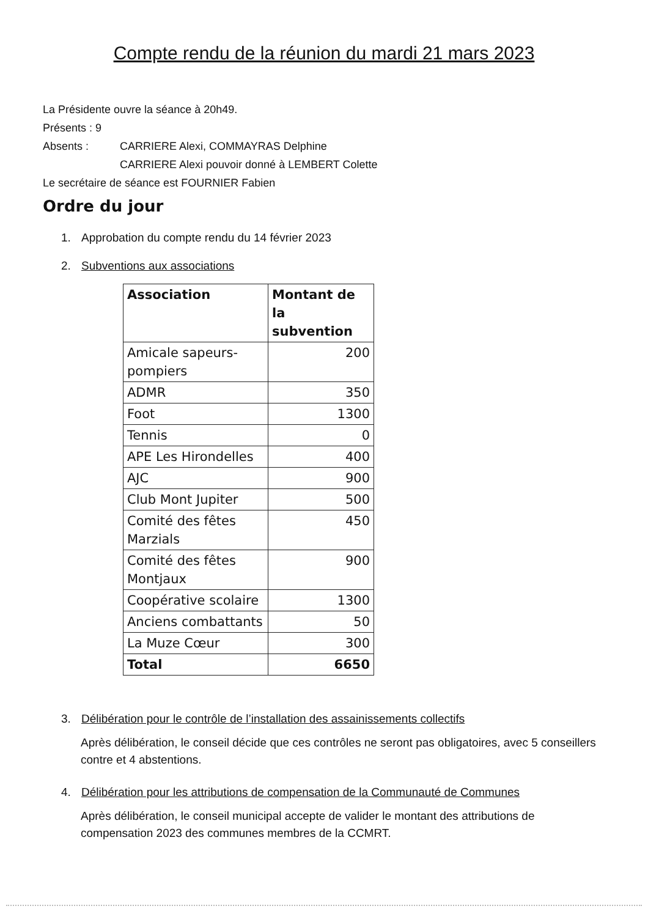Compte rendu de la réunion du mardi 21 mars 2023
La Présidente ouvre la séance à 20h49.
Présents : 9
Absents : CARRIERE Alexi, COMMAYRAS Delphine
CARRIERE Alexi pouvoir donné à LEMBERT Colette
Le secrétaire de séance est FOURNIER Fabien
Ordre du jour
1. Approbation du compte rendu du 14 février 2023
2. Subventions aux associations
| Association | Montant de la subvention |
| --- | --- |
| Amicale sapeurs-pompiers | 200 |
| ADMR | 350 |
| Foot | 1300 |
| Tennis | 0 |
| APE Les Hirondelles | 400 |
| AJC | 900 |
| Club Mont Jupiter | 500 |
| Comité des fêtes Marzials | 450 |
| Comité des fêtes Montjaux | 900 |
| Coopérative scolaire | 1300 |
| Anciens combattants | 50 |
| La Muze Cœur | 300 |
| Total | 6650 |
3. Délibération pour le contrôle de l’installation des assainissements collectifs
Après délibération, le conseil décide que ces contrôles ne seront pas obligatoires, avec 5 conseillers contre et 4 abstentions.
4. Délibération pour les attributions de compensation de la Communauté de Communes
Après délibération, le conseil municipal accepte de valider le montant des attributions de compensation 2023 des communes membres de la CCMRT.